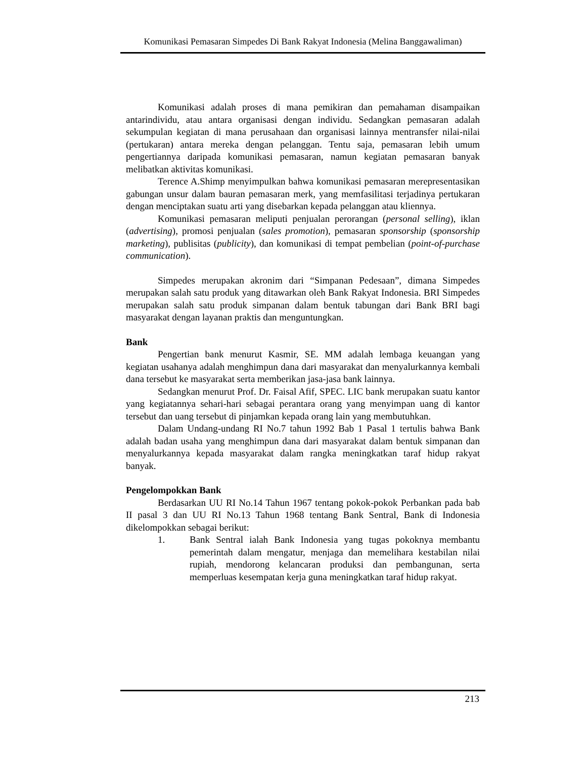Komunikasi Pemasaran Simpedes Di Bank Rakyat Indonesia (Melina Banggawaliman)
Komunikasi adalah proses di mana pemikiran dan pemahaman disampaikan antarindividu, atau antara organisasi dengan individu. Sedangkan pemasaran adalah sekumpulan kegiatan di mana perusahaan dan organisasi lainnya mentransfer nilai-nilai (pertukaran) antara mereka dengan pelanggan. Tentu saja, pemasaran lebih umum pengertiannya daripada komunikasi pemasaran, namun kegiatan pemasaran banyak melibatkan aktivitas komunikasi.
Terence A.Shimp menyimpulkan bahwa komunikasi pemasaran merepresentasikan gabungan unsur dalam bauran pemasaran merk, yang memfasilitasi terjadinya pertukaran dengan menciptakan suatu arti yang disebarkan kepada pelanggan atau kliennya.
Komunikasi pemasaran meliputi penjualan perorangan (personal selling), iklan (advertising), promosi penjualan (sales promotion), pemasaran sponsorship (sponsorship marketing), publisitas (publicity), dan komunikasi di tempat pembelian (point-of-purchase communication).
Simpedes merupakan akronim dari “Simpanan Pedesaan”, dimana Simpedes merupakan salah satu produk yang ditawarkan oleh Bank Rakyat Indonesia. BRI Simpedes merupakan salah satu produk simpanan dalam bentuk tabungan dari Bank BRI bagi masyarakat dengan layanan praktis dan menguntungkan.
Bank
Pengertian bank menurut Kasmir, SE. MM adalah lembaga keuangan yang kegiatan usahanya adalah menghimpun dana dari masyarakat dan menyalurkannya kembali dana tersebut ke masyarakat serta memberikan jasa-jasa bank lainnya.
Sedangkan menurut Prof. Dr. Faisal Afif, SPEC. LIC bank merupakan suatu kantor yang kegiatannya sehari-hari sebagai perantara orang yang menyimpan uang di kantor tersebut dan uang tersebut di pinjamkan kepada orang lain yang membutuhkan.
Dalam Undang-undang RI No.7 tahun 1992 Bab 1 Pasal 1 tertulis bahwa Bank adalah badan usaha yang menghimpun dana dari masyarakat dalam bentuk simpanan dan menyalurkannya kepada masyarakat dalam rangka meningkatkan taraf hidup rakyat banyak.
Pengelompokkan Bank
Berdasarkan UU RI No.14 Tahun 1967 tentang pokok-pokok Perbankan pada bab II pasal 3 dan UU RI No.13 Tahun 1968 tentang Bank Sentral, Bank di Indonesia dikelompokkan sebagai berikut:
1. Bank Sentral ialah Bank Indonesia yang tugas pokoknya membantu pemerintah dalam mengatur, menjaga dan memelihara kestabilan nilai rupiah, mendorong kelancaran produksi dan pembangunan, serta memperluas kesempatan kerja guna meningkatkan taraf hidup rakyat.
213